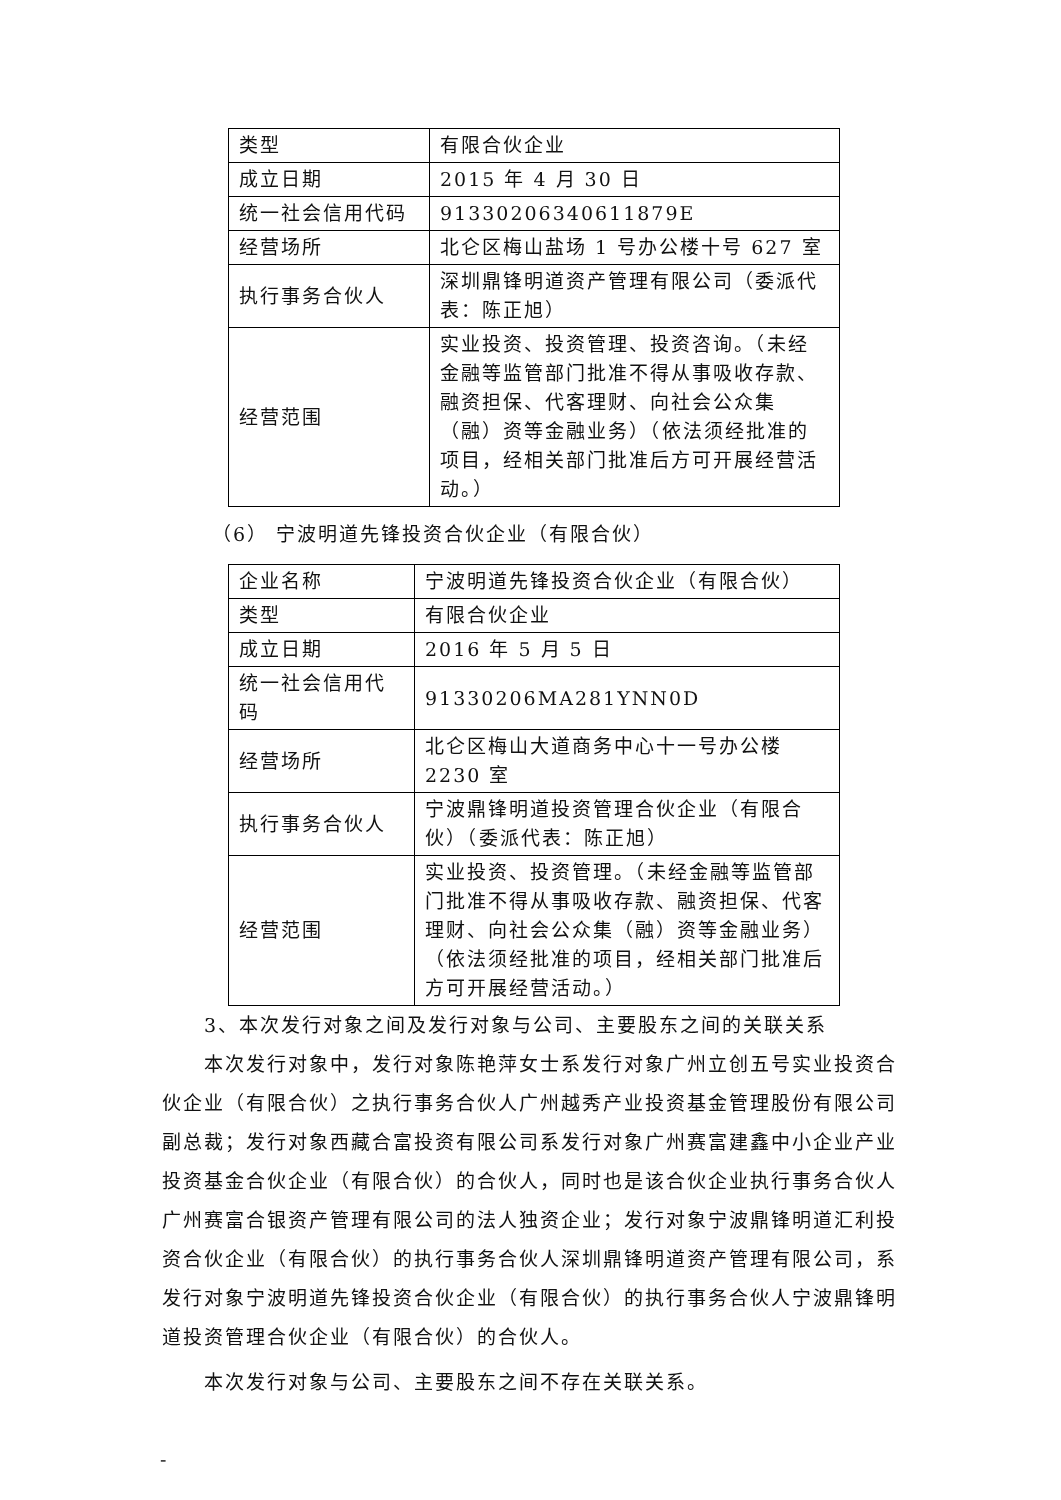| 类型 | 有限合伙企业 |
| 成立日期 | 2015 年 4 月 30 日 |
| 统一社会信用代码 | 91330206340611879E |
| 经营场所 | 北仑区梅山盐场 1 号办公楼十号 627 室 |
| 执行事务合伙人 | 深圳鼎锋明道资产管理有限公司（委派代表：陈正旭） |
| 经营范围 | 实业投资、投资管理、投资咨询。（未经金融等监管部门批准不得从事吸收存款、融资担保、代客理财、向社会公众集（融）资等金融业务）（依法须经批准的项目，经相关部门批准后方可开展经营活动。） |
（6） 宁波明道先锋投资合伙企业（有限合伙）
| 企业名称 | 宁波明道先锋投资合伙企业（有限合伙） |
| 类型 | 有限合伙企业 |
| 成立日期 | 2016 年 5 月 5 日 |
| 统一社会信用代码 | 91330206MA281YNN0D |
| 经营场所 | 北仑区梅山大道商务中心十一号办公楼 2230 室 |
| 执行事务合伙人 | 宁波鼎锋明道投资管理合伙企业（有限合伙）（委派代表：陈正旭） |
| 经营范围 | 实业投资、投资管理。（未经金融等监管部门批准不得从事吸收存款、融资担保、代客理财、向社会公众集（融）资等金融业务）（依法须经批准的项目，经相关部门批准后方可开展经营活动。） |
3、本次发行对象之间及发行对象与公司、主要股东之间的关联关系
本次发行对象中，发行对象陈艳萍女士系发行对象广州立创五号实业投资合伙企业（有限合伙）之执行事务合伙人广州越秀产业投资基金管理股份有限公司副总裁；发行对象西藏合富投资有限公司系发行对象广州赛富建鑫中小企业产业投资基金合伙企业（有限合伙）的合伙人，同时也是该合伙企业执行事务合伙人广州赛富合银资产管理有限公司的法人独资企业；发行对象宁波鼎锋明道汇利投资合伙企业（有限合伙）的执行事务合伙人深圳鼎锋明道资产管理有限公司，系发行对象宁波明道先锋投资合伙企业（有限合伙）的执行事务合伙人宁波鼎锋明道投资管理合伙企业（有限合伙）的合伙人。
本次发行对象与公司、主要股东之间不存在关联关系。
-